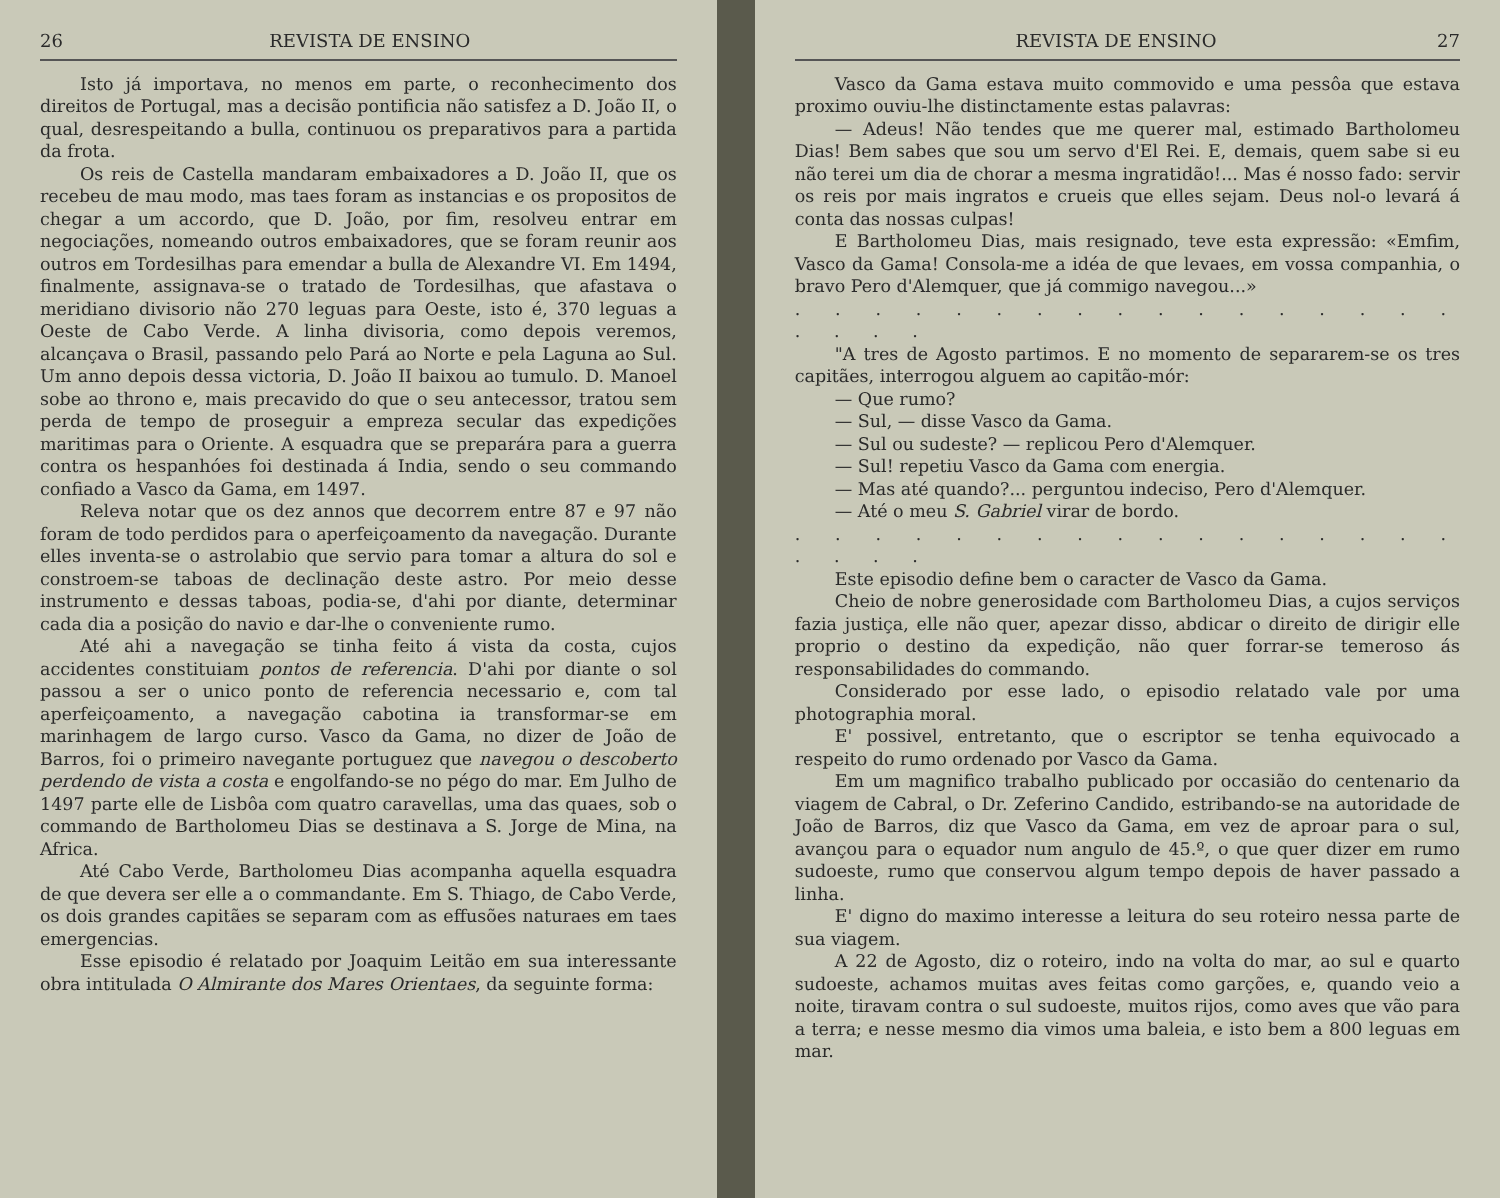26 REVISTA DE ENSINO
Isto já importava, no menos em parte, o reconhecimento dos direitos de Portugal, mas a decisão pontificia não satisfez a D. João II, o qual, desrespeitando a bulla, continuou os preparativos para a partida da frota.
Os reis de Castella mandaram embaixadores a D. João II, que os recebeu de mau modo, mas taes foram as instancias e os propositos de chegar a um accordo, que D. João, por fim, resolveu entrar em negociações, nomeando outros embaixadores, que se foram reunir aos outros em Tordesilhas para emendar a bulla de Alexandre VI. Em 1494, finalmente, assignava-se o tratado de Tordesilhas, que afastava o meridiano divisorio não 270 leguas para Oeste, isto é, 370 leguas a Oeste de Cabo Verde. A linha divisoria, como depois veremos, alcançava o Brasil, passando pelo Pará ao Norte e pela Laguna ao Sul. Um anno depois dessa victoria, D. João II baixou ao tumulo. D. Manoel sobe ao throno e, mais precavido do que o seu antecessor, tratou sem perda de tempo de proseguir a empreza secular das expedições maritimas para o Oriente. A esquadra que se preparára para a guerra contra os hespanhóes foi destinada á India, sendo o seu commando confiado a Vasco da Gama, em 1497.
Releva notar que os dez annos que decorrem entre 87 e 97 não foram de todo perdidos para o aperfeiçoamento da navegação. Durante elles inventa-se o astrolabio que servio para tomar a altura do sol e constroem-se taboas de declinação deste astro. Por meio desse instrumento e dessas taboas, podia-se, d'ahi por diante, determinar cada dia a posição do navio e dar-lhe o conveniente rumo.
Até ahi a navegação se tinha feito á vista da costa, cujos accidentes constituiam pontos de referencia. D'ahi por diante o sol passou a ser o unico ponto de referencia necessario e, com tal aperfeiçoamento, a navegação cabotina ia transformar-se em marinhagem de largo curso. Vasco da Gama, no dizer de João de Barros, foi o primeiro navegante portuguez que navegou o descoberto perdendo de vista a costa e engolfando-se no pégo do mar. Em Julho de 1497 parte elle de Lisbôa com quatro caravellas, uma das quaes, sob o commando de Bartholomeu Dias se destinava a S. Jorge de Mina, na Africa.
Até Cabo Verde, Bartholomeu Dias acompanha aquella esquadra de que devera ser elle a o commandante. Em S. Thiago, de Cabo Verde, os dois grandes capitães se separam com as effusões naturaes em taes emergencias.
Esse episodio é relatado por Joaquim Leitão em sua interessante obra intitulada O Almirante dos Mares Orientaes, da seguinte forma:
REVISTA DE ENSINO 27
Vasco da Gama estava muito commovido e uma pessôa que estava proximo ouviu-lhe distinctamente estas palavras:
— Adeus! Não tendes que me querer mal, estimado Bartholomeu Dias! Bem sabes que sou um servo d'El Rei. E, demais, quem sabe si eu não terei um dia de chorar a mesma ingratidão!... Mas é nosso fado: servir os reis por mais ingratos e crueis que elles sejam. Deus nol-o levará á conta das nossas culpas!
E Bartholomeu Dias, mais resignado, teve esta expressão: «Emfim, Vasco da Gama! Consola-me a idéa de que levaes, em vossa companhia, o bravo Pero d'Alemquer, que já commigo navegou...»
. . . . . . . . . . . . . . . . . . . . .
"A tres de Agosto partimos. E no momento de separarem-se os tres capitães, interrogou alguem ao capitão-mór:
— Que rumo?
— Sul, — disse Vasco da Gama.
— Sul ou sudeste? — replicou Pero d'Alemquer.
— Sul! repetiu Vasco da Gama com energia.
— Mas até quando?... perguntou indeciso, Pero d'Alemquer.
— Até o meu S. Gabriel virar de bordo.
. . . . . . . . . . . . . . . . . . . . .
Este episodio define bem o caracter de Vasco da Gama.
Cheio de nobre generosidade com Bartholomeu Dias, a cujos serviços fazia justiça, elle não quer, apezar disso, abdicar o direito de dirigir elle proprio o destino da expedição, não quer forrar-se temeroso ás responsabilidades do commando.
Considerado por esse lado, o episodio relatado vale por uma photographia moral.
E' possivel, entretanto, que o escriptor se tenha equivocado a respeito do rumo ordenado por Vasco da Gama.
Em um magnifico trabalho publicado por occasião do centenario da viagem de Cabral, o Dr. Zeferino Candido, estribando-se na autoridade de João de Barros, diz que Vasco da Gama, em vez de aproar para o sul, avançou para o equador num angulo de 45.º, o que quer dizer em rumo sudoeste, rumo que conservou algum tempo depois de haver passado a linha.
E' digno do maximo interesse a leitura do seu roteiro nessa parte de sua viagem.
A 22 de Agosto, diz o roteiro, indo na volta do mar, ao sul e quarto sudoeste, achamos muitas aves feitas como garções, e, quando veio a noite, tiravam contra o sul sudoeste, muitos rijos, como aves que vão para a terra; e nesse mesmo dia vimos uma baleia, e isto bem a 800 leguas em mar.